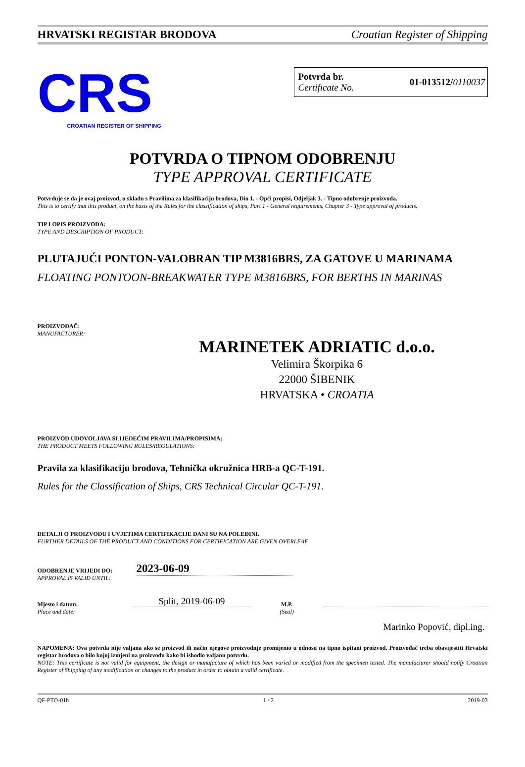HRVATSKI REGISTAR BRODOVA Croatian Register of Shipping
CRS
CROATIAN REGISTER OF SHIPPING
Potvrda br.
Certificate No.
01-013512/0110037
POTVRDA O TIPNOM ODOBRENJU
TYPE APPROVAL CERTIFICATE
Potvrđuje se da je ovaj proizvod, u skladu s Pravilima za klasifikaciju brodova, Dio 1. - Opći propisi, Odjeljak 3. - Tipno odobrenje proizvoda.
This is to certify that this product, on the basis of the Rules for the classification of ships, Part 1 - General requirements, Chapter 3 - Type approval of products.
TIP I OPIS PROIZVODA:
TYPE AND DESCRIPTION OF PRODUCT:
PLUTAJUĆI PONTON-VALOBRAN TIP M3816BRS, ZA GATOVE U MARINAMA
FLOATING PONTOON-BREAKWATER TYPE M3816BRS, FOR BERTHS IN MARINAS
PROIZVOĐAČ:
MANUFACTURER:
MARINETEK ADRIATIC d.o.o.
Velimira Škorpika 6
22000 ŠIBENIK
HRVATSKA • CROATIA
PROIZVOD UDOVOLJAVA SLIJEDEĆIM PRAVILIMA/PROPISIMA:
THE PRODUCT MEETS FOLLOWING RULES/REGULATIONS:
Pravila za klasifikaciju brodova, Tehnička okružnica HRB-a QC-T-191.
Rules for the Classification of Ships, CRS Technical Circular QC-T-191.
DETALJI O PROIZVODU I UVJETIMA CERTIFIKACIJE DANI SU NA POLEĐINI.
FURTHER DETAILS OF THE PRODUCT AND CONDITIONS FOR CERTIFICATION ARE GIVEN OVERLEAF.
ODOBRENJE VRIJEDI DO:
APPROVAL IS VALID UNTIL:
2023-06-09
Mjesto i datum:
Place and date:
Split, 2019-06-09
M.P.
(Seal)
Marinko Popović, dipl.ing.
NAPOMENA: Ova potvrda nije valjana ako se proizvod ili način njegove proizvodnje promijenio u odnosu na tipno ispitani proizvod. Proizvođač treba obavijestiti Hrvatski registar brodova o bilo kojoj izmjeni na proizvodu kako bi ishodio valjanu potvrdu.
NOTE: This certificate is not valid for equipment, the design or manufacture of which has been varied or modified from the specimen tested. The manufacturer should notify Croatian Register of Shipping of any modification or changes to the product in order to obtain a valid certificate.
QF-PTO-01h 1 / 2 2019-03